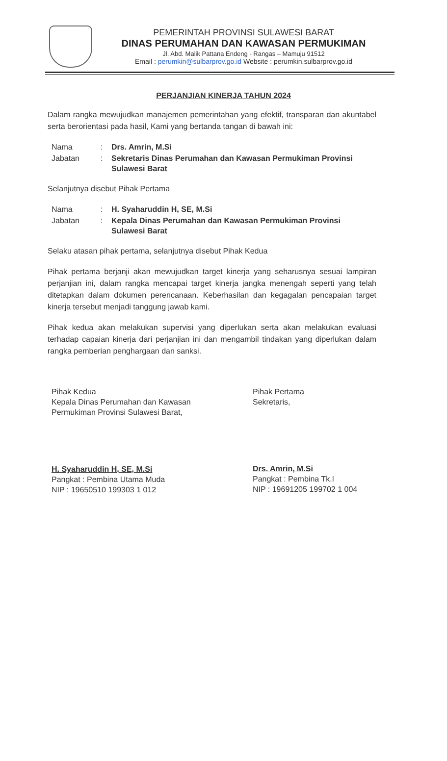PEMERINTAH PROVINSI SULAWESI BARAT
DINAS PERUMAHAN DAN KAWASAN PERMUKIMAN
Jl. Abd. Malik Pattana Endeng - Rangas – Mamuju 91512
Email : perumkin@sulbarprov.go.id Website : perumkin.sulbarprov.go.id
PERJANJIAN KINERJA TAHUN 2024
Dalam rangka mewujudkan manajemen pemerintahan yang efektif, transparan dan akuntabel serta berorientasi pada hasil, Kami yang bertanda tangan di bawah ini:
| Nama | : | Drs. Amrin, M.Si |
| Jabatan | : | Sekretaris Dinas Perumahan dan Kawasan Permukiman Provinsi Sulawesi Barat |
Selanjutnya disebut Pihak Pertama
| Nama | : | H. Syaharuddin H, SE, M.Si |
| Jabatan | : | Kepala Dinas Perumahan dan Kawasan Permukiman Provinsi Sulawesi Barat |
Selaku atasan pihak pertama, selanjutnya disebut Pihak Kedua
Pihak pertama berjanji akan mewujudkan target kinerja yang seharusnya sesuai lampiran perjanjian ini, dalam rangka mencapai target kinerja jangka menengah seperti yang telah ditetapkan dalam dokumen perencanaan. Keberhasilan dan kegagalan pencapaian target kinerja tersebut menjadi tanggung jawab kami.
Pihak kedua akan melakukan supervisi yang diperlukan serta akan melakukan evaluasi terhadap capaian kinerja dari perjanjian ini dan mengambil tindakan yang diperlukan dalam rangka pemberian penghargaan dan sanksi.
Pihak Kedua
Kepala Dinas Perumahan dan Kawasan
Permukiman Provinsi Sulawesi Barat,
H. Syaharuddin H, SE, M.Si
Pangkat : Pembina Utama Muda
NIP : 19650510 199303 1 012
Pihak Pertama
Sekretaris,
Drs. Amrin, M.Si
Pangkat : Pembina Tk.I
NIP : 19691205 199702 1 004